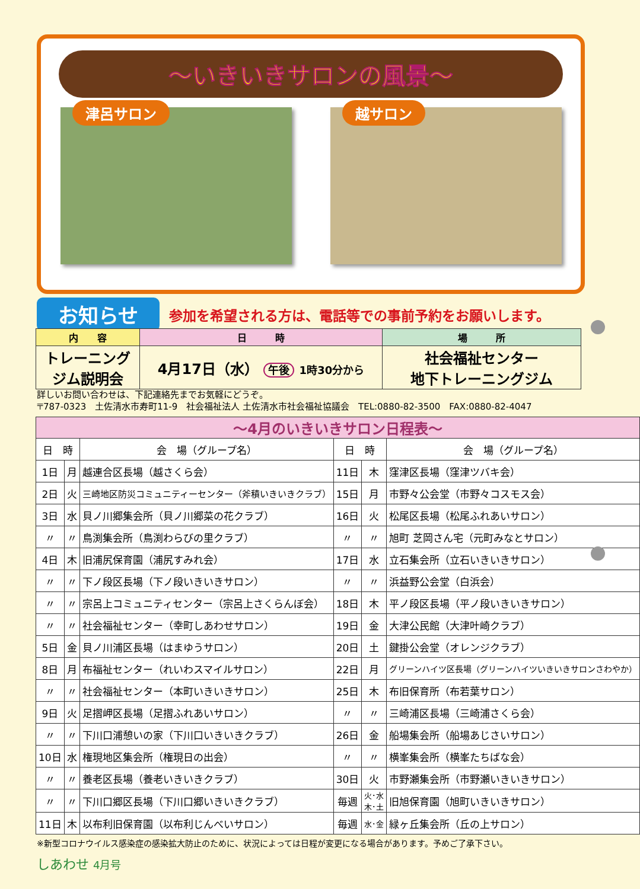～いきいきサロンの風景～
津呂サロン 越サロン
お知らせ
参加を希望される方は、電話等での事前予約をお願いします。
| 内 容 | 日 時 | 場 所 |
| --- | --- | --- |
| トレーニング ジム説明会 | 4月17日（水） 午後 1時30分から | 社会福祉センター 地下トレーニングジム |
詳しいお問い合わせは、下記連絡先までお気軽にどうぞ。
〒787-0323　土佐清水市寿町11-9　社会福祉法人 土佐清水市社会福祉協議会　TEL:0880-82-3500　FAX:0880-82-4047
| ～4月のいきいきサロン日程表～ | | | | | |
| 日 時 | | 会 場（グループ名） | 日 時 | | 会 場（グループ名） |
| 1日 | 月 | 越連合区長場（越さくら会） | 11日 | 木 | 窪津区長場（窪津ツバキ会） |
| 2日 | 火 | 三崎地区防災コミュニティーセンター（斧積いきいきクラブ） | 15日 | 月 | 市野々公会堂（市野々コスモス会） |
| 3日 | 水 | 貝ノ川郷集会所（貝ノ川郷菜の花クラブ） | 16日 | 火 | 松尾区長場（松尾ふれあいサロン） |
| 〃 | 〃 | 鳥渕集会所（鳥渕わらびの里クラブ） | 〃 | 〃 | 旭町 芝岡さん宅（元町みなとサロン） |
| 4日 | 木 | 旧浦尻保育園（浦尻すみれ会） | 17日 | 水 | 立石集会所（立石いきいきサロン） |
| 〃 | 〃 | 下ノ段区長場（下ノ段いきいきサロン） | 〃 | 〃 | 浜益野公会堂（白浜会） |
| 〃 | 〃 | 宗呂上コミュニティセンター（宗呂上さくらんぼ会） | 18日 | 木 | 平ノ段区長場（平ノ段いきいきサロン） |
| 〃 | 〃 | 社会福祉センター（幸町しあわせサロン） | 19日 | 金 | 大津公民館（大津叶崎クラブ） |
| 5日 | 金 | 貝ノ川浦区長場（はまゆうサロン） | 20日 | 土 | 鍵掛公会堂（オレンジクラブ） |
| 8日 | 月 | 布福祉センター（れいわスマイルサロン） | 22日 | 月 | グリーンハイツ区長場（グリーンハイツいきいきサロンさわやか） |
| 〃 | 〃 | 社会福祉センター（本町いきいきサロン） | 25日 | 木 | 布旧保育所（布若葉サロン） |
| 9日 | 火 | 足摺岬区長場（足摺ふれあいサロン） | 〃 | 〃 | 三崎浦区長場（三崎浦さくら会） |
| 〃 | 〃 | 下川口浦憩いの家（下川口いきいきクラブ） | 26日 | 金 | 船場集会所（船場あじさいサロン） |
| 10日 | 水 | 権現地区集会所（権現日の出会） | 〃 | 〃 | 横峯集会所（横峯たちばな会） |
| 〃 | 〃 | 養老区長場（養老いきいきクラブ） | 30日 | 火 | 市野瀬集会所（市野瀬いきいきサロン） |
| 〃 | 〃 | 下川口郷区長場（下川口郷いきいきクラブ） | 毎週 | 火･水 木･土 | 旧旭保育園（旭町いきいきサロン） |
| 11日 | 木 | 以布利旧保育園（以布利じんべいサロン） | 毎週 | 水･金 | 緑ヶ丘集会所（丘の上サロン） |
※新型コロナウイルス感染症の感染拡大防止のために、状況によっては日程が変更になる場合があります。予めご了承下さい。
しあわせ 4月号